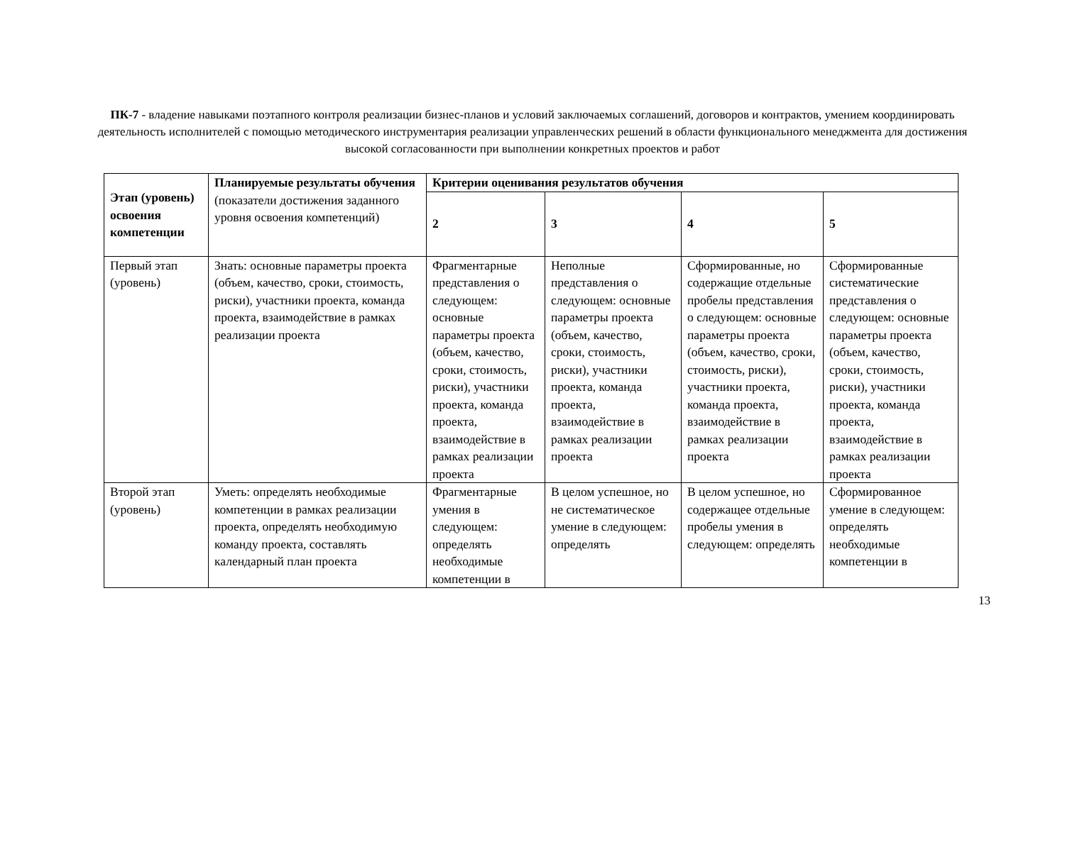ПК-7 - владение навыками поэтапного контроля реализации бизнес-планов и условий заключаемых соглашений, договоров и контрактов, умением координировать деятельность исполнителей с помощью методического инструментария реализации управленческих решений в области функционального менеджмента для достижения высокой согласованности при выполнении конкретных проектов и работ
| Этап (уровень) освоения компетенции | Планируемые результаты обучения (показатели достижения заданного уровня освоения компетенций) | Критерии оценивания результатов обучения | | | |
| --- | --- | --- | --- | --- | --- |
| | | 2 | 3 | 4 | 5 |
| Первый этап (уровень) | Знать: основные параметры проекта (объем, качество, сроки, стоимость, риски), участники проекта, команда проекта, взаимодействие в рамках реализации проекта | Фрагментарные представления о следующем: основные параметры проекта (объем, качество, сроки, стоимость, риски), участники проекта, команда проекта, взаимодействие в рамках реализации проекта | Неполные представления о следующем: основные параметры проекта (объем, качество, сроки, стоимость, риски), участники проекта, команда проекта, взаимодействие в рамках реализации проекта | Сформированные, но содержащие отдельные пробелы представления о следующем: основные параметры проекта (объем, качество, сроки, стоимость, риски), участники проекта, команда проекта, взаимодействие в рамках реализации проекта | Сформированные систематические представления о следующем: основные параметры проекта (объем, качество, сроки, стоимость, риски), участники проекта, команда проекта, взаимодействие в рамках реализации проекта |
| Второй этап (уровень) | Уметь: определять необходимые компетенции в рамках реализации проекта, определять необходимую команду проекта, составлять календарный план проекта | Фрагментарные умения в следующем: определять необходимые компетенции в | В целом успешное, но не систематическое умение в следующем: определять | В целом успешное, но содержащее отдельные пробелы умения в следующем: определять | Сформированное умение в следующем: определять необходимые компетенции в |
13